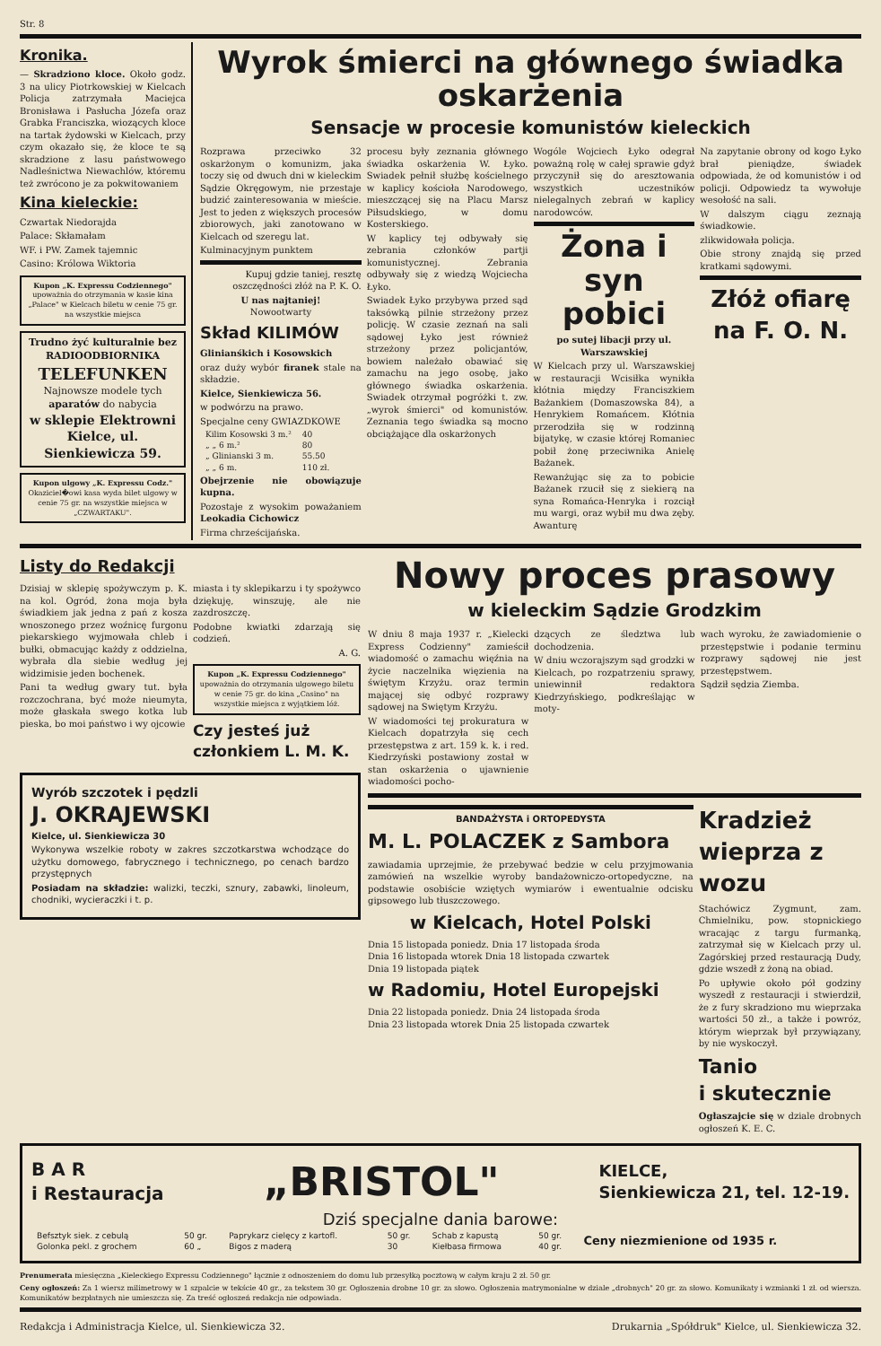Str. 8
Kronika.
— Skradziono kloce. Około godz. 3 na ulicy Piotrkowskiej w Kielcach Policja zatrzymała Maciejca Bronisława i Pasłucha Józefa oraz Grabka Franciszka, wiozących kloce na tartak żydowski w Kielcach, przy czym okazało się, że kloce te są skradzione z lasu państwowego Nadleśnictwa Niewachlów, któremu też zwrócono je za pokwitowaniem
Kina kieleckie:
Czwartak Niedorajda
Palace: Skłamałam
WF. i PW. Zamek tajemnic
Casino: Królowa Wiktoria
Kupon „K. Expressu Codziennego"
upoważnia do otrzymania w kasie kina „Palace" w Kielcach biletu w cenie 75 gr. na wszystkie miejsca
Trudno żyć kulturalnie bez RADIOODBIORNIKA
TELEFUNKEN
Najnowsze modele tych aparatów do nabycia
w sklepie Elektrowni
Kielce, ul. Sienkiewicza 59.
Kupon ulgowy „K. Expressu Codz."
Okaziciel�owi kasa wyda bilet ulgowy w cenie 75 gr. na wszystkie miejsca w „CZWARTAKU".
Wyrok śmierci na głównego świadka oskarżenia
Sensacje w procesie komunistów kieleckich
Rozprawa przeciwko 32 oskarżonym o komunizm, jaka toczy się od dwuch dni w kieleckim Sądzie Okręgowym, nie przestaje budzić zainteresowania w mieście. Jest to jeden z większych procesów zbiorowych, jaki zanotowano w Kielcach od szeregu lat.
Kulminacyjnym punktem
Kupuj gdzie taniej, resztę oszczędności złóż na P. K. O.
U nas najtaniej!
Nowootwarty
Skład KILIMÓW
Glinianśkich i Kosowskich
oraz duży wybór firanek stale na składzie.
Kielce, Sienkiewicza 56.
w podwórzu na prawo.
Specjalne ceny GWIAZDKOWE
| Kilim Kosowski 3 m.² | 40 |
| „ „ 6 m.² | 80 |
| „ Glinianski 3 m. | 55.50 |
| „ „ 6 m. | 110 zł. |
Obejrzenie nie obowiązuje kupna.
Pozostaje z wysokim poważaniem Leokadia Cichowicz
Firma chrześcijańska.
procesu były zeznania głównego świadka oskarżenia W. Łyko. Swiadek pełnił służbę kościelnego w kaplicy kościoła Narodowego, mieszczącej się na Placu Marsz Piłsudskiego, w domu Kosterskiego.
W kaplicy tej odbywały się zebrania członków partji komunistycznej. Zebrania odbywały się z wiedzą Wojciecha Łyko.
Swiadek Łyko przybywa przed sąd taksówką pilnie strzeżony przez policję. W czasie zeznań na sali sądowej Łyko jest również strzeżony przez policjantów, bowiem należało obawiać się zamachu na jego osobę, jako głównego świadka oskarżenia. Swiadek otrzymał pogróżki t. zw. „wyrok śmierci" od komunistów. Zeznania tego świadka są mocno obciążające dla oskarżonych
Wogóle Wojciech Łyko odegrał poważną rolę w całej sprawie gdyż przyczynił się do aresztowania wszystkich uczestników nielegalnych zebrań w kaplicy narodowców.
Żona i syn pobici
po sutej libacji przy ul. Warszawskiej
W Kielcach przy ul. Warszawskiej w restauracji Wcisiłka wynikła kłótnia między Franciszkiem Bażankiem (Domaszowska 84), a Henrykiem Romańcem. Kłótnia przerodziła się w rodzinną bijatykę, w czasie której Romaniec pobił żonę przeciwnika Anielę Bażanek.
Rewanżując się za to pobicie Bażanek rzucił się z siekierą na syna Romańca-Henryka i rozciął mu wargi, oraz wybił mu dwa zęby. Awanturę
Na zapytanie obrony od kogo Łyko brał pieniądze, świadek odpowiada, że od komunistów i od policji. Odpowiedz ta wywołuje wesołość na sali.
W dalszym ciągu zeznają świadkowie.
zlikwidowała policja.
Obie strony znajdą się przed kratkami sądowymi.
Złóż ofiarę na F. O. N.
Listy do Redakcji
Dzisiaj w sklepię spożywczym p. K. na kol. Ogród, żona moja była świadkiem jak jedna z pań z kosza wnoszonego przez woźnicę furgonu piekarskiego wyjmowała chleb i bułki, obmacując każdy z oddzielna, wybrała dla siebie według jej widzimisie jeden bochenek.
Pani ta według gwary tut. była rozczochrana, być może nieumyta, może głaskała swego kotka lub pieska, bo moi państwo i wy ojcowie
miasta i ty sklepikarzu i ty spożywco dziękuję, winszuję, ale nie zazdroszczę.
Podobne kwiatki zdarzają się codzień.
A. G.
Kupon „K. Expressu Codziennego"
upoważnia do otrzymania ulgowego biletu w cenie 75 gr. do kina „Casino" na wszystkie miejsca z wyjątkiem lóż.
Czy jesteś już członkiem L. M. K.
Wyrób szczotek i pędzli
J. OKRAJEWSKI
Kielce, ul. Sienkiewicza 30
Wykonywa wszelkie roboty w zakres szczotkarstwa wchodzące do użytku domowego, fabrycznego i technicznego, po cenach bardzo przystępnych
Posiadam na składzie: walizki, teczki, sznury, zabawki, linoleum, chodniki, wycieraczki i t. p.
Nowy proces prasowy
w kieleckim Sądzie Grodzkim
W dniu 8 maja 1937 r. „Kielecki Express Codzienny" zamieścił wiadomość o zamachu więźnia na życie naczelnika więzienia na świętym Krzyżu. oraz termin mającej się odbyć rozprawy sądowej na Swiętym Krzyżu.
W wiadomości tej prokuratura w Kielcach dopatrzyła się cech przestępstwa z art. 159 k. k. i red. Kiedrzyński postawiony został w stan oskarżenia o ujawnienie wiadomości pocho-
dzących ze śledztwa lub dochodzenia.
W dniu wczorajszym sąd grodzki w Kielcach, po rozpatrzeniu sprawy, uniewinnił redaktora Kiedrzyńskiego, podkreślając w moty-
wach wyroku, że zawiadomienie o przestępstwie i podanie terminu rozprawy sądowej nie jest przestępstwem.
Sądził sędzia Ziemba.
BANDAŻYSTA i ORTOPEDYSTA
M. L. POLACZEK z Sambora
zawiadamia uprzejmie, że przebywać bedzie w celu przyjmowania zamówień na wszelkie wyroby bandażowniczo-ortopedyczne, na podstawie osobiście wziętych wymiarów i ewentualnie odcisku gipsowego lub tłuszczowego.
w Kielcach, Hotel Polski
Dnia 15 listopada poniedz. Dnia 17 listopada środa
Dnia 16 listopada wtorek Dnia 18 listopada czwartek
Dnia 19 listopada piątek
w Radomiu, Hotel Europejski
Dnia 22 listopada poniedz. Dnia 24 listopada środa
Dnia 23 listopada wtorek Dnia 25 listopada czwartek
Kradzież wieprza z wozu
Stachówicz Zygmunt, zam. Chmielniku, pow. stopnickiego wracając z targu furmanką, zatrzymał się w Kielcach przy ul. Zagórskiej przed restauracją Dudy, gdzie wszedł z żoną na obiad.
Po upływie około pół godziny wyszedł z restauracji i stwierdził, że z fury skradziono mu wieprzaka wartości 50 zł., a także i powróz, którym wieprzak był przywiązany, by nie wyskoczył.
Tanio
i skutecznie
Ogłaszajcie się w dziale drobnych ogłoszeń K. E. C.
B A R
i Restauracja „BRISTOL" KIELCE,
Sienkiewicza 21, tel. 12-19.
Dziś specjalne dania barowe:
| Befsztyk siek. z cebulą | 50 gr. | Paprykarz cielęcy z kartofl. | 50 gr. | Schab z kapustą | 50 gr. | Ceny niezmienione od 1935 r. |
| Golonka pekl. z grochem | 60 „ | Bigos z maderą | 30 | Kiełbasa firmowa | 40 gr. | |
Prenumerata miesięczna „Kieleckiego Expressu Codziennego" łącznie z odnoszeniem do domu lub przesyłką pocztową w całym kraju 2 zł. 50 gr.
Ceny ogłoszeń: Za 1 wiersz milimetrowy w 1 szpalcie w tekście 40 gr., za tekstem 30 gr. Ogłoszenia drobne 10 gr. za słowo. Ogłoszenia matrymonialne w dziale „drobnych" 20 gr. za słowo. Komunikaty i wzmianki 1 zł. od wiersza. Komunikatów bezpłatnych nie umieszcza się. Za treść ogłoszeń redakcja nie odpowiada.
Redakcja i Administracja Kielce, ul. Sienkiewicza 32. Drukarnia „Spółdruk" Kielce, ul. Sienkiewicza 32.